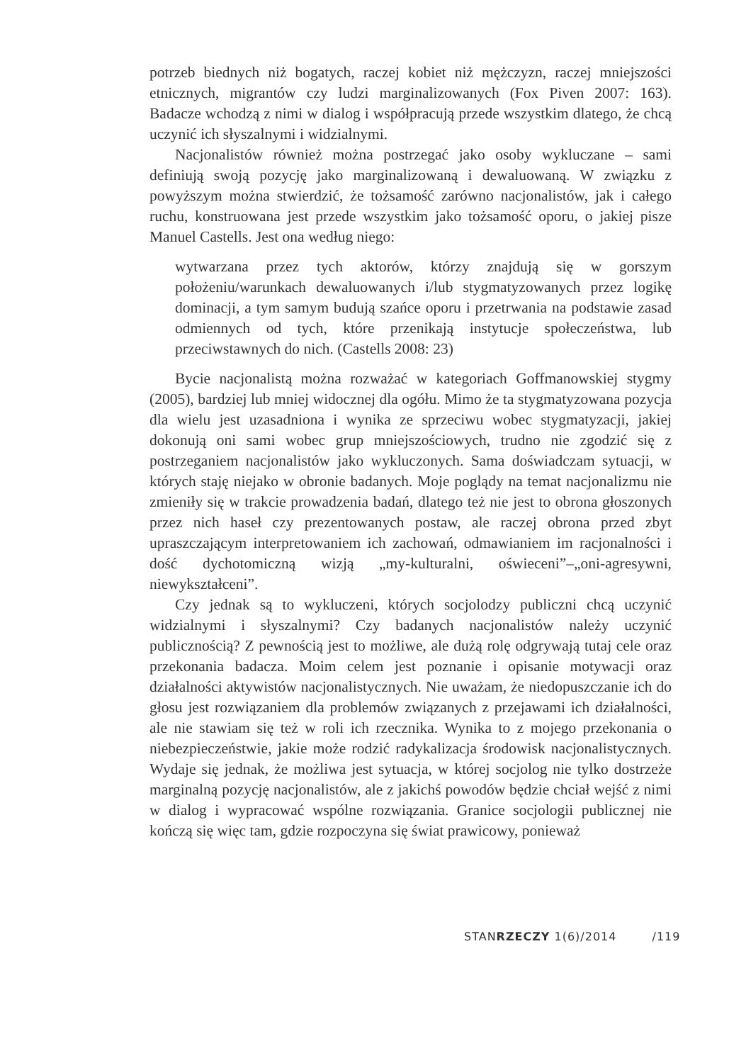potrzeb biednych niż bogatych, raczej kobiet niż mężczyzn, raczej mniejszości etnicznych, migrantów czy ludzi marginalizowanych (Fox Piven 2007: 163). Badacze wchodzą z nimi w dialog i współpracują przede wszystkim dlatego, że chcą uczynić ich słyszalnymi i widzialnymi.
Nacjonalistów również można postrzegać jako osoby wykluczane – sami definiują swoją pozycję jako marginalizowaną i dewaluowaną. W związku z powyższym można stwierdzić, że tożsamość zarówno nacjonalistów, jak i całego ruchu, konstruowana jest przede wszystkim jako tożsamość oporu, o jakiej pisze Manuel Castells. Jest ona według niego:
wytwarzana przez tych aktorów, którzy znajdują się w gorszym położeniu/warunkach dewaluowanych i/lub stygmatyzowanych przez logikę dominacji, a tym samym budują szańce oporu i przetrwania na podstawie zasad odmiennych od tych, które przenikają instytucje społeczeństwa, lub przeciwstawnych do nich. (Castells 2008: 23)
Bycie nacjonalistą można rozważać w kategoriach Goffmanowskiej stygmy (2005), bardziej lub mniej widocznej dla ogółu. Mimo że ta stygmatyzowana pozycja dla wielu jest uzasadniona i wynika ze sprzeciwu wobec stygmatyzacji, jakiej dokonują oni sami wobec grup mniejszościowych, trudno nie zgodzić się z postrzeganiem nacjonalistów jako wykluczonych. Sama doświadczam sytuacji, w których staję niejako w obronie badanych. Moje poglądy na temat nacjonalizmu nie zmieniły się w trakcie prowadzenia badań, dlatego też nie jest to obrona głoszonych przez nich haseł czy prezentowanych postaw, ale raczej obrona przed zbyt upraszczającym interpretowaniem ich zachowań, odmawianiem im racjonalności i dość dychotomiczną wizją „my-kulturalni, oświeceni”–„oni-agresywni, niewykształceni”.
Czy jednak są to wykluczeni, których socjolodzy publiczni chcą uczynić widzialnymi i słyszalnymi? Czy badanych nacjonalistów należy uczynić publicznością? Z pewnością jest to możliwe, ale dużą rolę odgrywają tutaj cele oraz przekonania badacza. Moim celem jest poznanie i opisanie motywacji oraz działalności aktywistów nacjonalistycznych. Nie uważam, że niedopuszczanie ich do głosu jest rozwiązaniem dla problemów związanych z przejawami ich działalności, ale nie stawiam się też w roli ich rzecznika. Wynika to z mojego przekonania o niebezpieczeństwie, jakie może rodzić radykalizacja środowisk nacjonalistycznych. Wydaje się jednak, że możliwa jest sytuacja, w której socjolog nie tylko dostrzeże marginalną pozycję nacjonalistów, ale z jakichś powodów będzie chciał wejść z nimi w dialog i wypracować wspólne rozwiązania. Granice socjologii publicznej nie kończą się więc tam, gdzie rozpoczyna się świat prawicowy, ponieważ
STANRZECZY 1(6)/2014 /119